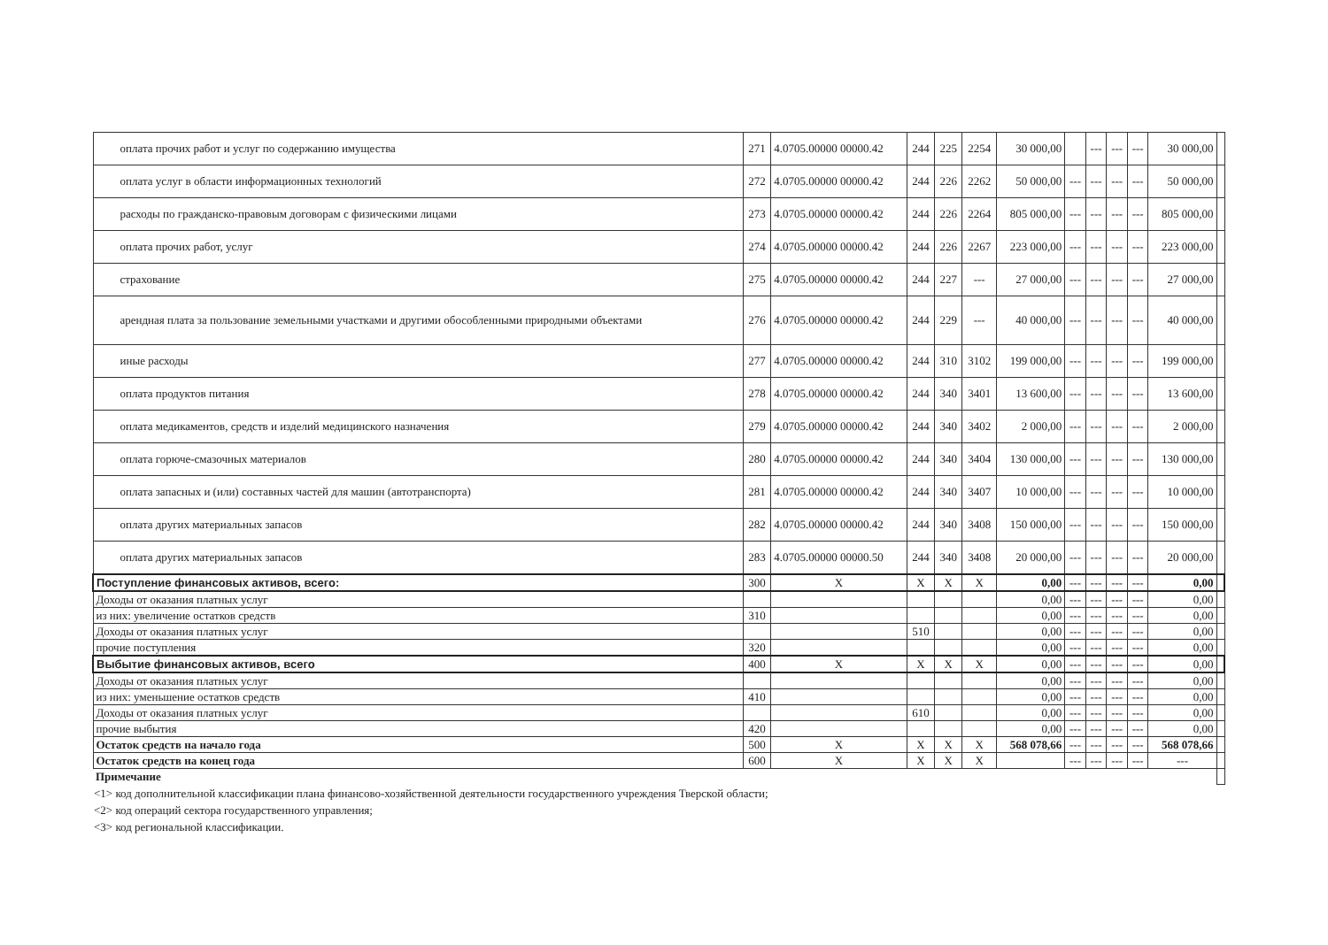| оплата прочих работ и услуг по содержанию имущества | 271 | 4.0705.00000 00000.42 | 244 | 225 | 2254 | 30 000,00 | | --- | --- | --- | 30 000,00 | |
| оплата услуг в области информационных технологий | 272 | 4.0705.00000 00000.42 | 244 | 226 | 2262 | 50 000,00 | --- | --- | --- | --- | 50 000,00 | |
| расходы по гражданско-правовым договорам с физическими лицами | 273 | 4.0705.00000 00000.42 | 244 | 226 | 2264 | 805 000,00 | --- | --- | --- | --- | 805 000,00 | |
| оплата прочих работ, услуг | 274 | 4.0705.00000 00000.42 | 244 | 226 | 2267 | 223 000,00 | --- | --- | --- | --- | 223 000,00 | |
| страхование | 275 | 4.0705.00000 00000.42 | 244 | 227 | --- | 27 000,00 | --- | --- | --- | --- | 27 000,00 | |
| арендная плата за пользование земельными участками и другими обособленными природными объектами | 276 | 4.0705.00000 00000.42 | 244 | 229 | --- | 40 000,00 | --- | --- | --- | --- | 40 000,00 | |
| иные расходы | 277 | 4.0705.00000 00000.42 | 244 | 310 | 3102 | 199 000,00 | --- | --- | --- | --- | 199 000,00 | |
| оплата продуктов питания | 278 | 4.0705.00000 00000.42 | 244 | 340 | 3401 | 13 600,00 | --- | --- | --- | --- | 13 600,00 | |
| оплата медикаментов, средств и изделий медицинского назначения | 279 | 4.0705.00000 00000.42 | 244 | 340 | 3402 | 2 000,00 | --- | --- | --- | --- | 2 000,00 | |
| оплата горюче-смазочных материалов | 280 | 4.0705.00000 00000.42 | 244 | 340 | 3404 | 130 000,00 | --- | --- | --- | --- | 130 000,00 | |
| оплата запасных и (или) составных частей для машин (автотранспорта) | 281 | 4.0705.00000 00000.42 | 244 | 340 | 3407 | 10 000,00 | --- | --- | --- | --- | 10 000,00 | |
| оплата других материальных запасов | 282 | 4.0705.00000 00000.42 | 244 | 340 | 3408 | 150 000,00 | --- | --- | --- | --- | 150 000,00 | |
| оплата других материальных запасов | 283 | 4.0705.00000 00000.50 | 244 | 340 | 3408 | 20 000,00 | --- | --- | --- | --- | 20 000,00 | |
| Поступление финансовых активов, всего: | 300 | X | X | X | X | 0,00 | --- | --- | --- | --- | 0,00 | |
| Доходы от оказания платных услуг | | | | | | 0,00 | --- | --- | --- | --- | 0,00 | |
| из них: увеличение остатков средств | 310 | | | | | 0,00 | --- | --- | --- | --- | 0,00 | |
| Доходы от оказания платных услуг | | | 510 | | | 0,00 | --- | --- | --- | --- | 0,00 | |
| прочие поступления | 320 | | | | | 0,00 | --- | --- | --- | --- | 0,00 | |
| Выбытие финансовых активов, всего | 400 | X | X | X | X | 0,00 | --- | --- | --- | --- | 0,00 | |
| Доходы от оказания платных услуг | | | | | | 0,00 | --- | --- | --- | --- | 0,00 | |
| из них: уменьшение остатков средств | 410 | | | | | 0,00 | --- | --- | --- | --- | 0,00 | |
| Доходы от оказания платных услуг | | | 610 | | | 0,00 | --- | --- | --- | --- | 0,00 | |
| прочие выбытия | 420 | | | | | 0,00 | --- | --- | --- | --- | 0,00 | |
| Остаток средств на начало года | 500 | X | X | X | X | 568 078,66 | --- | --- | --- | --- | 568 078,66 | |
| Остаток средств на конец года | 600 | X | X | X | X | | --- | --- | --- | --- | --- | |
| Примечание | | | | | | | | | | | | |
<1> код дополнительной классификации плана финансово-хозяйственной деятельности государственного учреждения Тверской области;
<2> код операций сектора государственного управления;
<3> код региональной классификации.